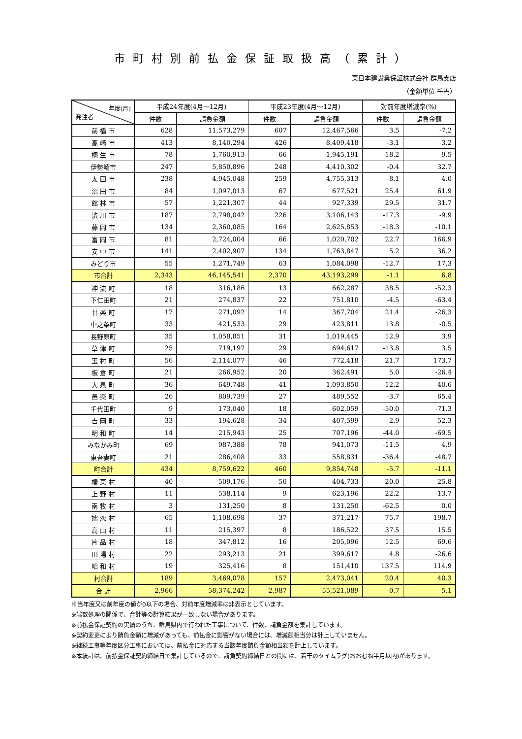市町村別前払金保証取扱高（累計）
東日本建設業保証株式会社 群馬支店
（金額単位 千円）
| 年度(月) 発注者 | 平成24年度(4月～12月) | | 平成23年度(4月～12月) | | 対前年度増減率(%) | |
| --- | --- | --- | --- | --- | --- | --- |
| | 件数 | 請負金額 | 件数 | 請負金額 | 件数 | 請負金額 |
| 前 橋 市 | 628 | 11,573,279 | 607 | 12,467,566 | 3.5 | -7.2 |
| 高 崎 市 | 413 | 8,140,294 | 426 | 8,409,418 | -3.1 | -3.2 |
| 桐 生 市 | 78 | 1,760,913 | 66 | 1,945,191 | 18.2 | -9.5 |
| 伊勢崎市 | 247 | 5,850,896 | 248 | 4,410,302 | -0.4 | 32.7 |
| 太 田 市 | 238 | 4,945,048 | 259 | 4,755,313 | -8.1 | 4.0 |
| 沼 田 市 | 84 | 1,097,013 | 67 | 677,521 | 25.4 | 61.9 |
| 館 林 市 | 57 | 1,221,307 | 44 | 927,339 | 29.5 | 31.7 |
| 渋 川 市 | 187 | 2,798,042 | 226 | 3,106,143 | -17.3 | -9.9 |
| 藤 岡 市 | 134 | 2,360,085 | 164 | 2,625,853 | -18.3 | -10.1 |
| 富 岡 市 | 81 | 2,724,004 | 66 | 1,020,702 | 22.7 | 166.9 |
| 安 中 市 | 141 | 2,402,907 | 134 | 1,763,847 | 5.2 | 36.2 |
| みどり市 | 55 | 1,271,749 | 63 | 1,084,098 | -12.7 | 17.3 |
| 市合計 | 2,343 | 46,145,541 | 2,370 | 43,193,299 | -1.1 | 6.8 |
| 神 流 町 | 18 | 316,186 | 13 | 662,287 | 38.5 | -52.3 |
| 下仁田町 | 21 | 274,837 | 22 | 751,810 | -4.5 | -63.4 |
| 甘 楽 町 | 17 | 271,092 | 14 | 367,704 | 21.4 | -26.3 |
| 中之条町 | 33 | 421,533 | 29 | 423,811 | 13.8 | -0.5 |
| 長野原町 | 35 | 1,058,851 | 31 | 1,019,445 | 12.9 | 3.9 |
| 草 津 町 | 25 | 719,197 | 29 | 694,617 | -13.8 | 3.5 |
| 玉 村 町 | 56 | 2,114,077 | 46 | 772,418 | 21.7 | 173.7 |
| 板 倉 町 | 21 | 266,952 | 20 | 362,491 | 5.0 | -26.4 |
| 大 泉 町 | 36 | 649,748 | 41 | 1,093,850 | -12.2 | -40.6 |
| 邑 楽 町 | 26 | 809,739 | 27 | 489,552 | -3.7 | 65.4 |
| 千代田町 | 9 | 173,040 | 18 | 602,059 | -50.0 | -71.3 |
| 吉 岡 町 | 33 | 194,628 | 34 | 407,599 | -2.9 | -52.3 |
| 明 和 町 | 14 | 215,943 | 25 | 707,196 | -44.0 | -69.5 |
| みなかみ町 | 69 | 987,388 | 78 | 941,073 | -11.5 | 4.9 |
| 東吾妻町 | 21 | 286,408 | 33 | 558,831 | -36.4 | -48.7 |
| 町合計 | 434 | 8,759,622 | 460 | 9,854,748 | -5.7 | -11.1 |
| 榛 東 村 | 40 | 509,176 | 50 | 404,733 | -20.0 | 25.8 |
| 上 野 村 | 11 | 538,114 | 9 | 623,196 | 22.2 | -13.7 |
| 南 牧 村 | 3 | 131,250 | 8 | 131,250 | -62.5 | 0.0 |
| 嬬 恋 村 | 65 | 1,108,698 | 37 | 371,217 | 75.7 | 198.7 |
| 高 山 村 | 11 | 215,397 | 8 | 186,522 | 37.5 | 15.5 |
| 片 品 村 | 18 | 347,812 | 16 | 205,096 | 12.5 | 69.6 |
| 川 場 村 | 22 | 293,213 | 21 | 399,617 | 4.8 | -26.6 |
| 昭 和 村 | 19 | 325,416 | 8 | 151,410 | 137.5 | 114.9 |
| 村合計 | 189 | 3,469,078 | 157 | 2,473,041 | 20.4 | 40.3 |
| 合 計 | 2,966 | 58,374,242 | 2,987 | 55,521,089 | -0.7 | 5.1 |
※当年度又は前年度の値が0以下の場合、対前年度増減率は非表示としています。
※端数処理の関係で、合計等の計算結果が一致しない場合があります。
※前払金保証契約の実績のうち、群馬県内で行われた工事について、件数、請負金額を集計しています。
※契約変更により請負金額に増減があっても、前払金に影響がない場合には、増減額相当分は計上していません。
※継続工事等年度区分工事においては、前払金に対応する当該年度請負金額相当額を計上しています。
※本統計は、前払金保証契約締結日で集計しているので、請負契約締結日との間には、若干のタイムラグ(おおむね半月以内)があります。